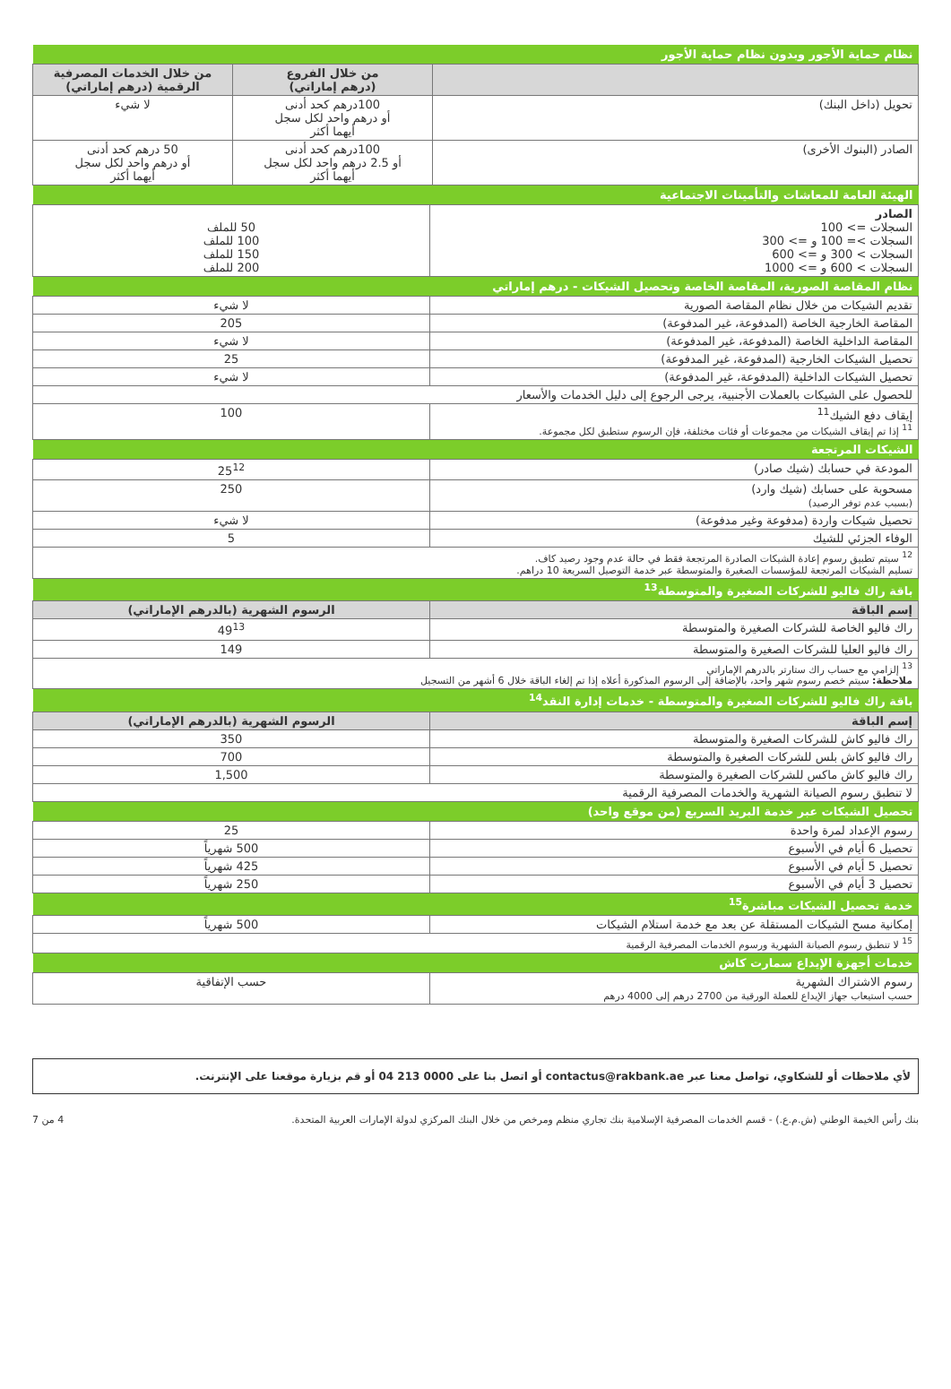| نظام حماية الأجور وبدون نظام حماية الأجور | | |
| | من خلال الفروع (درهم إماراتي) | من خلال الخدمات المصرفية الرقمية (درهم إماراتي) |
| تحويل (داخل البنك) | 100درهم كحد أدنى أو درهم واحد لكل سجل أيهما أكثر | لا شيء |
| الصادر (البنوك الأخرى) | 100درهم كحد أدنى أو 2.5 درهم واحد لكل سجل أيهما أكثر | 50 درهم كحد أدنى أو درهم واحد لكل سجل أيهما أكثر |
| الهيئة العامة للمعاشات والتأمينات الاجتماعية | |
| الصادر السجلات => 100 السجلات >= 100 و => 300 السجلات > 300 و => 600 السجلات > 600 و => 1000 | 50 للملف 100 للملف 150 للملف 200 للملف |
| نظام المقاصة الصورية، المقاصة الخاصة وتحصيل الشيكات - درهم إماراتي | |
| تقديم الشيكات من خلال نظام المقاصة الصورية | لا شيء |
| المقاصة الخارجية الخاصة (المدفوعة، غير المدفوعة) | 205 |
| المقاصة الداخلية الخاصة (المدفوعة، غير المدفوعة) | لا شيء |
| تحصيل الشيكات الخارجية (المدفوعة، غير المدفوعة) | 25 |
| تحصيل الشيكات الداخلية (المدفوعة، غير المدفوعة) | لا شيء |
| للحصول على الشيكات بالعملات الأجنبية، يرجى الرجوع إلى دليل الخدمات والأسعار | |
| إيقاف دفع الشيك<sup>11</sup> <sup>11</sup> إذا تم إيقاف الشيكات من مجموعات أو فئات مختلفة، فإن الرسوم ستطبق لكل مجموعة. | 100 |
| الشيكات المرتجعة | |
| المودعة في حسابك (شيك صادر) | 25<sup>12</sup> |
| مسحوبة على حسابك (شيك وارد) (بسبب عدم توفر الرصيد) | 250 |
| تحصيل شيكات واردة (مدفوعة وغير مدفوعة) | لا شيء |
| الوفاء الجزئي للشيك | 5 |
| <sup>12</sup> سيتم تطبيق رسوم إعادة الشيكات الصادرة المرتجعة فقط في حالة عدم وجود رصيد كاف. تسليم الشيكات المرتجعة للمؤسسات الصغيرة والمتوسطة عبر خدمة التوصيل السريعة 10 دراهم. | |
| باقة راك فاليو للشركات الصغيرة والمتوسطة<sup>13</sup> | |
| إسم الباقة | الرسوم الشهرية (بالدرهم الإماراتي) |
| راك فاليو الخاصة للشركات الصغيرة والمتوسطة | 49<sup>13</sup> |
| راك فاليو العليا للشركات الصغيرة والمتوسطة | 149 |
| <sup>13</sup> إلزامي مع حساب راك ستارتر بالدرهم الإماراتي ملاحظة: سيتم خصم رسوم شهر واحد، بالإضافة إلى الرسوم المذكورة أعلاه إذا تم إلغاء الباقة خلال 6 أشهر من التسجيل | |
| باقة راك فاليو للشركات الصغيرة والمتوسطة - خدمات إدارة النقد<sup>14</sup> | |
| إسم الباقة | الرسوم الشهرية (بالدرهم الإماراتي) |
| راك فاليو كاش للشركات الصغيرة والمتوسطة | 350 |
| راك فاليو كاش بلس للشركات الصغيرة والمتوسطة | 700 |
| راك فاليو كاش ماكس للشركات الصغيرة والمتوسطة | 1,500 |
| لا تنطبق رسوم الصيانة الشهرية والخدمات المصرفية الرقمية | |
| تحصيل الشيكات عبر خدمة البريد السريع (من موقع واحد) | |
| رسوم الإعداد لمرة واحدة | 25 |
| تحصيل 6 أيام في الأسبوع | 500 شهرياً |
| تحصيل 5 أيام في الأسبوع | 425 شهرياً |
| تحصيل 3 أيام في الأسبوع | 250 شهرياً |
| خدمة تحصيل الشيكات مباشرة<sup>15</sup> | |
| إمكانية مسح الشيكات المستقلة عن بعد مع خدمة استلام الشيكات | 500 شهرياً |
| <sup>15</sup> لا تنطبق رسوم الصيانة الشهرية ورسوم الخدمات المصرفية الرقمية | |
| خدمات أجهزة الإيداع سمارت كاش | |
| رسوم الاشتراك الشهرية حسب استيعاب جهاز الإيداع للعملة الورقية من 2700 درهم إلى 4000 درهم | حسب الإتفاقية |
لأي ملاحظات أو للشكاوي، تواصل معنا عبر contactus@rakbank.ae أو اتصل بنا على 0000 213 04 أو قم بزيارة موقعنا على الإنترنت.
بنك رأس الخيمة الوطني (ش.م.ع.) - قسم الخدمات المصرفية الإسلامية بنك تجاري منظم ومرخص من خلال البنك المركزي لدولة الإمارات العربية المتحدة. 4 من 7